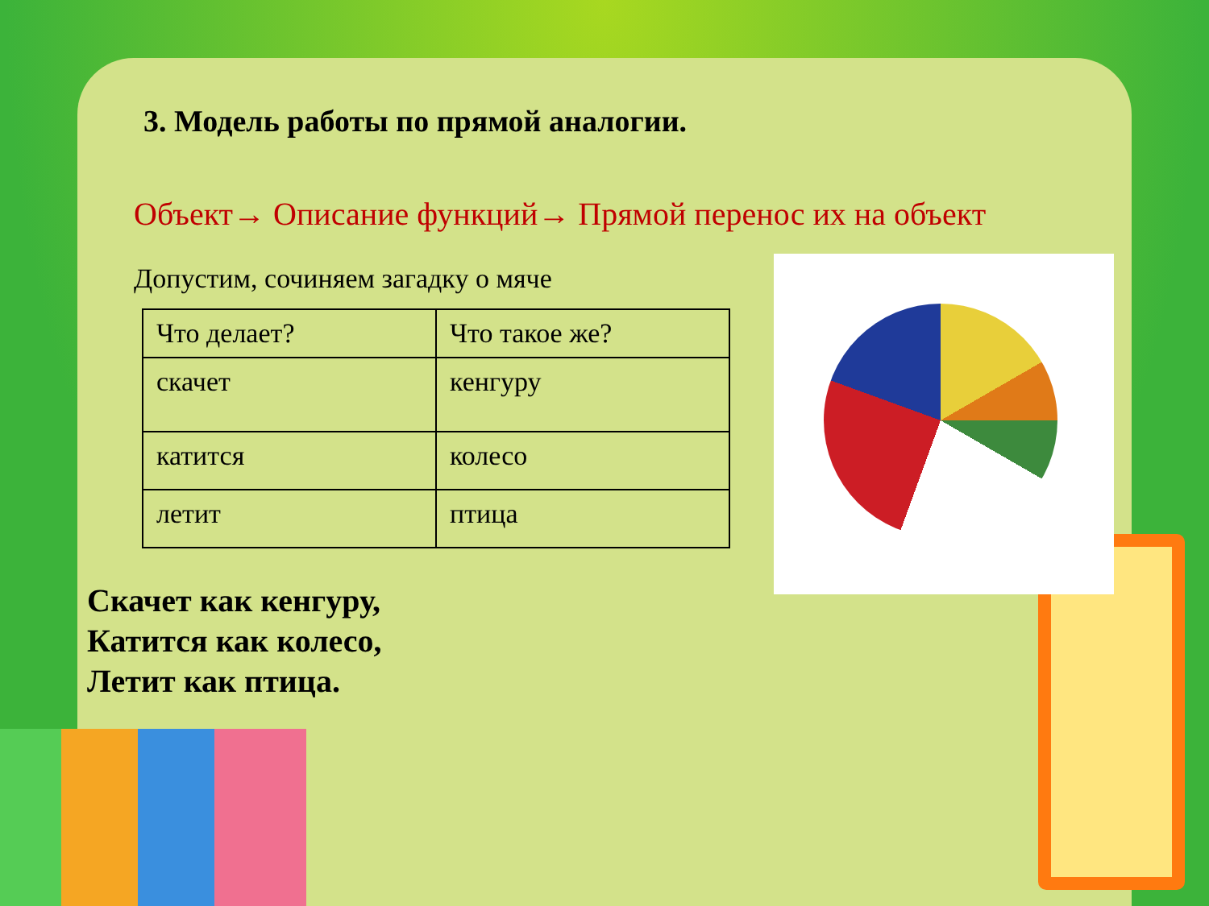3. Модель работы по прямой аналогии.
Объект→ Описание функций→ Прямой перенос их на объект
Допустим, сочиняем загадку о мяче
| Что делает? | Что такое же? |
| скачет | кенгуру |
| катится | колесо |
| летит | птица |
Скачет как кенгуру,
Катится как колесо,
Летит как птица.